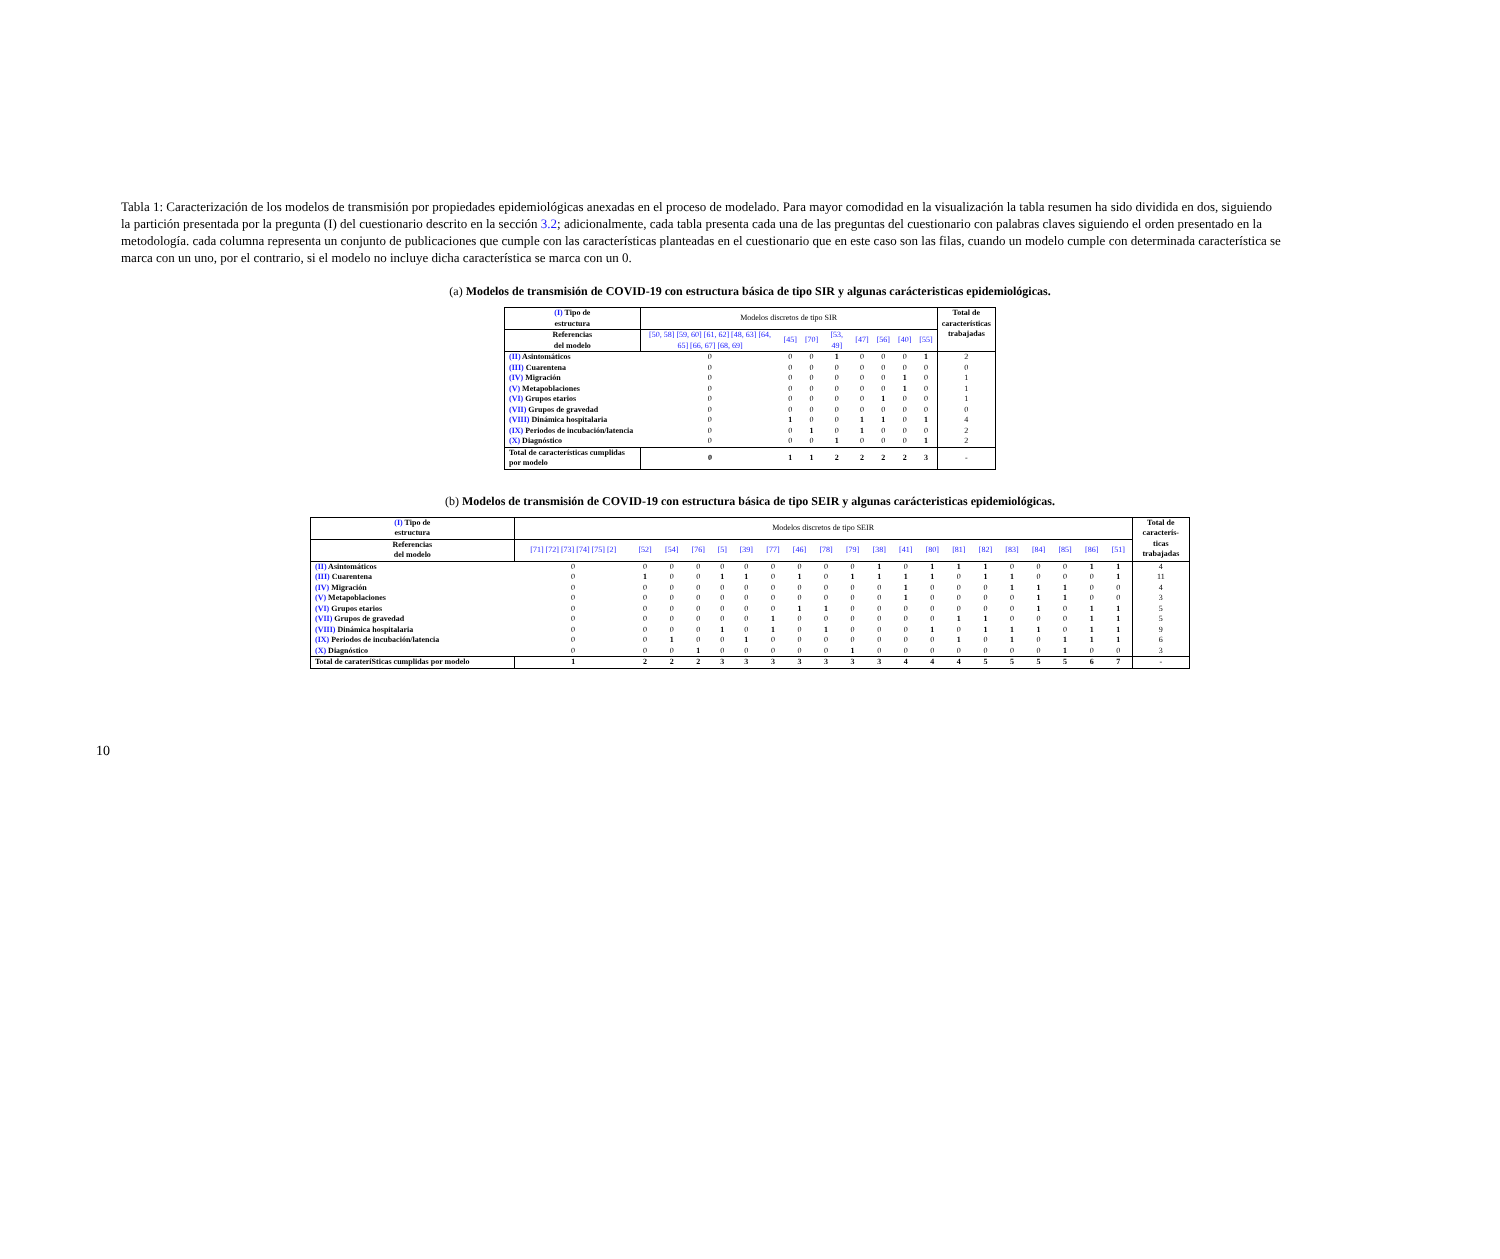10
Tabla 1: Caracterización de los modelos de transmisión por propiedades epidemiológicas anexadas en el proceso de modelado. Para mayor comodidad en la visualización la tabla resumen ha sido dividida en dos, siguiendo la partición presentada por la pregunta (I) del cuestionario descrito en la sección 3.2; adicionalmente, cada tabla presenta cada una de las preguntas del cuestionario con palabras claves siguiendo el orden presentado en la metodología. cada columna representa un conjunto de publicaciones que cumple con las características planteadas en el cuestionario que en este caso son las filas, cuando un modelo cumple con determinada característica se marca con un uno, por el contrario, si el modelo no incluye dicha característica se marca con un 0.
(a) Modelos de transmisión de COVID-19 con estructura básica de tipo SIR y algunas carácteristicas epidemiológicas.
| (I) Tipo de estructura | Modelos discretos de tipo SIR | | | | | | | | Total de características trabajadas |
| Referencias del modelo | [50, 58] [59, 60] [61, 62] [48, 63] [64, 65] [66, 67] [68, 69] | [45] | [70] | [53, 49] | [47] | [56] | [40] | [55] | |
| (II) Asintomáticos | 0 | 0 | 0 | 1 | 0 | 0 | 0 | 1 | 2 |
| (III) Cuarentena | 0 | 0 | 0 | 0 | 0 | 0 | 0 | 0 | 0 |
| (IV) Migración | 0 | 0 | 0 | 0 | 0 | 0 | 1 | 0 | 1 |
| (V) Metapoblaciones | 0 | 0 | 0 | 0 | 0 | 0 | 1 | 0 | 1 |
| (VI) Grupos etarios | 0 | 0 | 0 | 0 | 0 | 1 | 0 | 0 | 1 |
| (VII) Grupos de gravedad | 0 | 0 | 0 | 0 | 0 | 0 | 0 | 0 | 0 |
| (VIII) Dinámica hospitalaria | 0 | 1 | 0 | 0 | 1 | 1 | 0 | 1 | 4 |
| (IX) Periodos de incubación/latencia | 0 | 0 | 1 | 0 | 1 | 0 | 0 | 0 | 2 |
| (X) Diagnóstico | 0 | 0 | 0 | 1 | 0 | 0 | 0 | 1 | 2 |
| Total de características cumplidas por modelo | 0 | 1 | 1 | 2 | 2 | 2 | 2 | 3 | - |
(b) Modelos de transmisión de COVID-19 con estructura básica de tipo SEIR y algunas carácteristicas epidemiológicas.
| (I) Tipo de estructura | Modelos discretos de tipo SEIR | | | | | | | | | | | | | | | | | | | | Total de caracterís- ticas trabajadas |
| Referencias del modelo | [71] [72] [73] [74] [75] [2] | [52] | [54] | [76] | [5] | [39] | [77] | [46] | [78] | [79] | [38] | [41] | [80] | [81] | [82] | [83] | [84] | [85] | [86] | [51] | |
| (II) Asintomáticos | 0 | 0 | 0 | 0 | 0 | 0 | 0 | 0 | 0 | 0 | 1 | 0 | 1 | 1 | 1 | 0 | 0 | 0 | 1 | 1 | 4 |
| (III) Cuarentena | 0 | 1 | 0 | 0 | 1 | 1 | 0 | 1 | 0 | 1 | 1 | 1 | 1 | 0 | 1 | 1 | 0 | 0 | 0 | 1 | 11 |
| (IV) Migración | 0 | 0 | 0 | 0 | 0 | 0 | 0 | 0 | 0 | 0 | 0 | 1 | 0 | 0 | 0 | 1 | 1 | 1 | 0 | 0 | 4 |
| (V) Metapoblaciones | 0 | 0 | 0 | 0 | 0 | 0 | 0 | 0 | 0 | 0 | 0 | 1 | 0 | 0 | 0 | 0 | 1 | 1 | 0 | 0 | 3 |
| (VI) Grupos etarios | 0 | 0 | 0 | 0 | 0 | 0 | 0 | 1 | 1 | 0 | 0 | 0 | 0 | 0 | 0 | 0 | 1 | 0 | 1 | 1 | 5 |
| (VII) Grupos de gravedad | 0 | 0 | 0 | 0 | 0 | 0 | 1 | 0 | 0 | 0 | 0 | 0 | 0 | 1 | 1 | 0 | 0 | 0 | 1 | 1 | 5 |
| (VIII) Dinámica hospitalaria | 0 | 0 | 0 | 0 | 1 | 0 | 1 | 0 | 1 | 0 | 0 | 0 | 1 | 0 | 1 | 1 | 1 | 0 | 1 | 1 | 9 |
| (IX) Periodos de incubación/latencia | 0 | 0 | 1 | 0 | 0 | 1 | 0 | 0 | 0 | 0 | 0 | 0 | 0 | 1 | 0 | 1 | 0 | 1 | 1 | 1 | 6 |
| (X) Diagnóstico | 0 | 0 | 0 | 1 | 0 | 0 | 0 | 0 | 0 | 1 | 0 | 0 | 0 | 0 | 0 | 0 | 0 | 1 | 0 | 0 | 3 |
| Total de carateríSticas cumplidas por modelo | 1 | 2 | 2 | 2 | 3 | 3 | 3 | 3 | 3 | 3 | 3 | 4 | 4 | 4 | 5 | 5 | 5 | 5 | 6 | 7 | - |